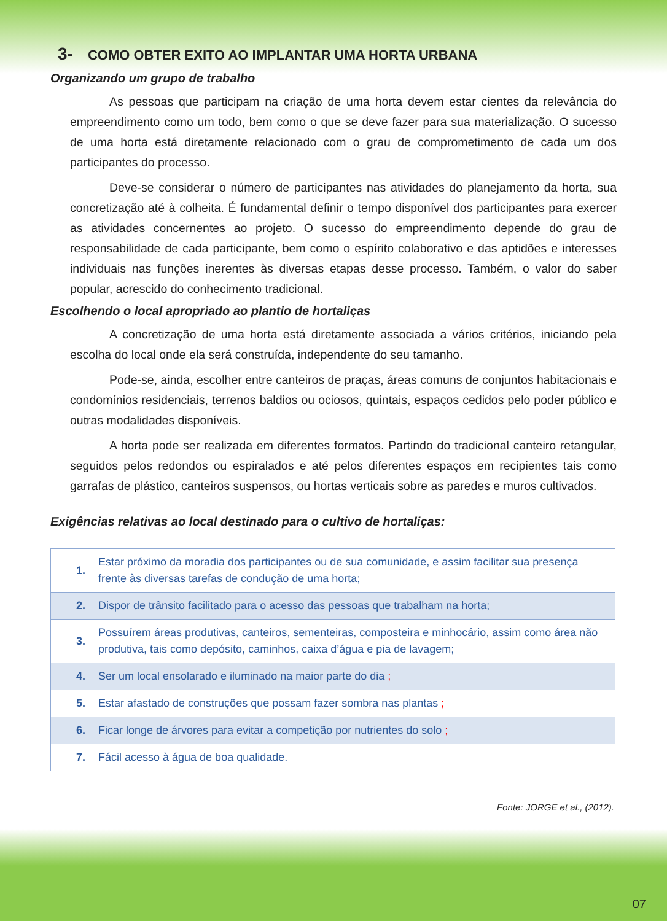3- COMO OBTER EXITO AO IMPLANTAR UMA HORTA URBANA
Organizando um grupo de trabalho
As pessoas que participam na criação de uma horta devem estar cientes da relevância do empreendimento como um todo, bem como o que se deve fazer para sua materialização. O sucesso de uma horta está diretamente relacionado com o grau de comprometimento de cada um dos participantes do processo.
Deve-se considerar o número de participantes nas atividades do planejamento da horta, sua concretização até à colheita. É fundamental definir o tempo disponível dos participantes para exercer as atividades concernentes ao projeto. O sucesso do empreendimento depende do grau de responsabilidade de cada participante, bem como o espírito colaborativo e das aptidões e interesses individuais nas funções inerentes às diversas etapas desse processo. Também, o valor do saber popular, acrescido do conhecimento tradicional.
Escolhendo o local apropriado ao plantio de hortaliças
A concretização de uma horta está diretamente associada a vários critérios, iniciando pela escolha do local onde ela será construída, independente do seu tamanho.
Pode-se, ainda, escolher entre canteiros de praças, áreas comuns de conjuntos habitacionais e condomínios residenciais, terrenos baldios ou ociosos, quintais, espaços cedidos pelo poder público e outras modalidades disponíveis.
A horta pode ser realizada em diferentes formatos. Partindo do tradicional canteiro retangular, seguidos pelos redondos ou espiralados e até pelos diferentes espaços em recipientes tais como garrafas de plástico, canteiros suspensos, ou hortas verticais sobre as paredes e muros cultivados.
Exigências relativas ao local destinado para o cultivo de hortaliças:
| 1. | Estar próximo da moradia dos participantes ou de sua comunidade, e assim facilitar sua presença frente às diversas tarefas de condução de uma horta; |
| 2. | Dispor de trânsito facilitado para o acesso das pessoas que trabalham na horta; |
| 3. | Possuírem áreas produtivas, canteiros, sementeiras, composteira e minhocário, assim como área não produtiva, tais como depósito, caminhos, caixa d’água e pia de lavagem; |
| 4. | Ser um local ensolarado e iluminado na maior parte do dia ; |
| 5. | Estar afastado de construções que possam fazer sombra nas plantas ; |
| 6. | Ficar longe de árvores para evitar a competição por nutrientes do solo ; |
| 7. | Fácil acesso à água de boa qualidade. |
Fonte: JORGE et al., (2012).
07